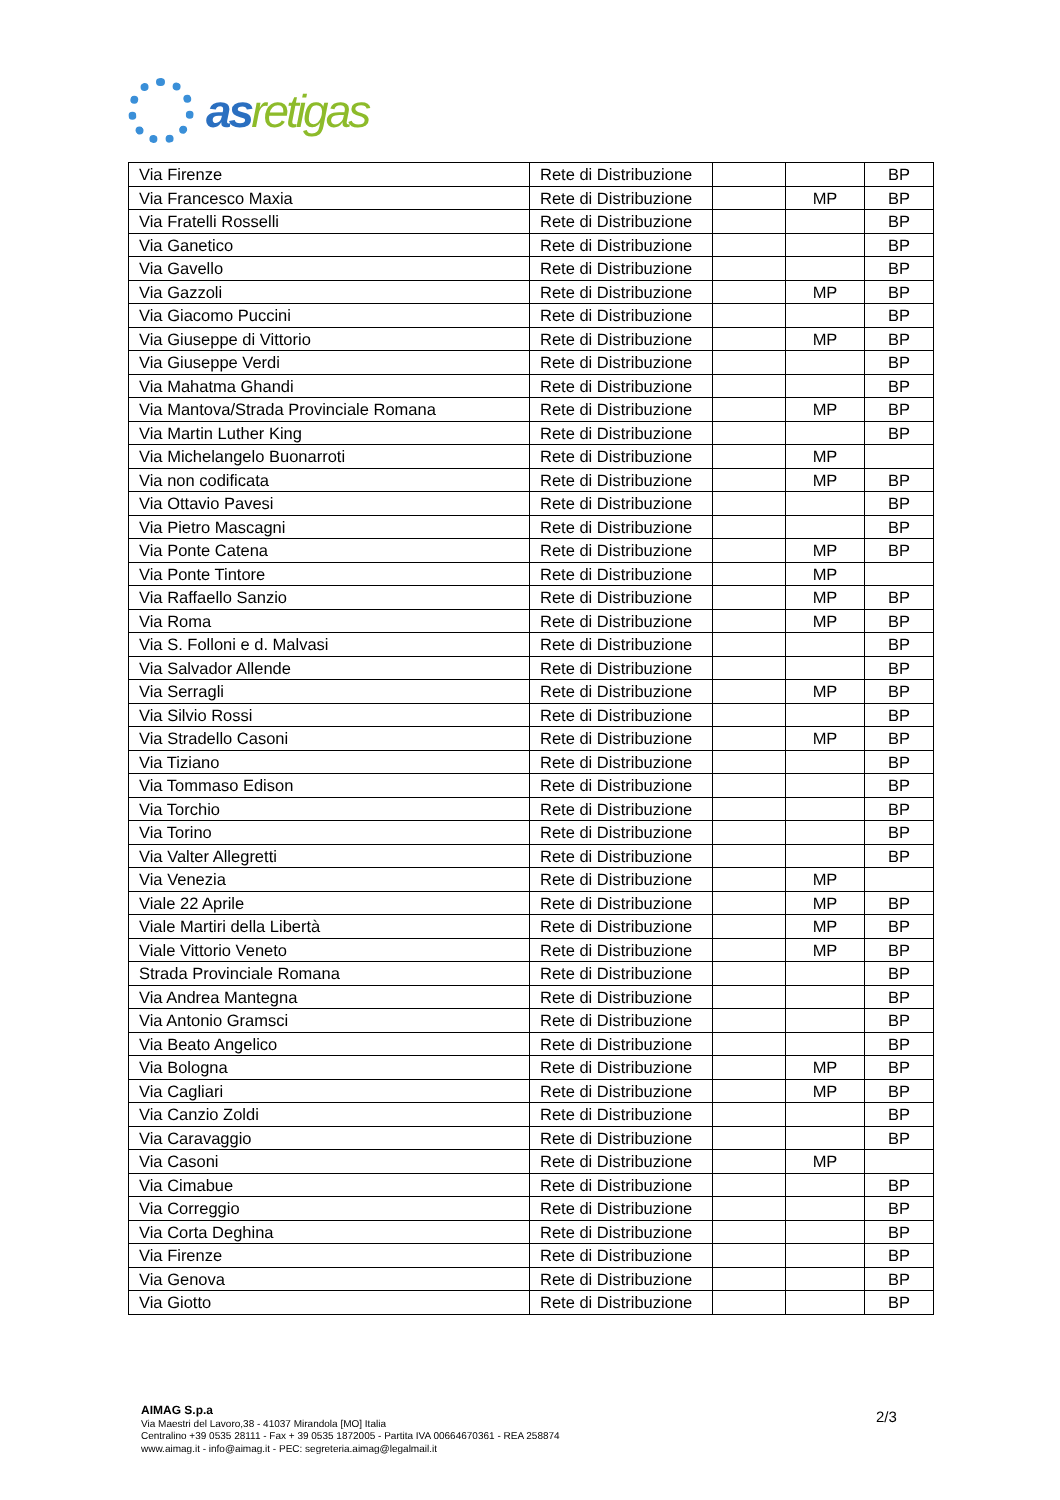as retigas
| Via Firenze | Rete di Distribuzione | | | BP |
| Via Francesco Maxia | Rete di Distribuzione | | MP | BP |
| Via Fratelli Rosselli | Rete di Distribuzione | | | BP |
| Via Ganetico | Rete di Distribuzione | | | BP |
| Via Gavello | Rete di Distribuzione | | | BP |
| Via Gazzoli | Rete di Distribuzione | | MP | BP |
| Via Giacomo Puccini | Rete di Distribuzione | | | BP |
| Via Giuseppe di Vittorio | Rete di Distribuzione | | MP | BP |
| Via Giuseppe Verdi | Rete di Distribuzione | | | BP |
| Via Mahatma Ghandi | Rete di Distribuzione | | | BP |
| Via Mantova/Strada Provinciale Romana | Rete di Distribuzione | | MP | BP |
| Via Martin Luther King | Rete di Distribuzione | | | BP |
| Via Michelangelo Buonarroti | Rete di Distribuzione | | MP | |
| Via non codificata | Rete di Distribuzione | | MP | BP |
| Via Ottavio Pavesi | Rete di Distribuzione | | | BP |
| Via Pietro Mascagni | Rete di Distribuzione | | | BP |
| Via Ponte Catena | Rete di Distribuzione | | MP | BP |
| Via Ponte Tintore | Rete di Distribuzione | | MP | |
| Via Raffaello Sanzio | Rete di Distribuzione | | MP | BP |
| Via Roma | Rete di Distribuzione | | MP | BP |
| Via S. Folloni e d. Malvasi | Rete di Distribuzione | | | BP |
| Via Salvador Allende | Rete di Distribuzione | | | BP |
| Via Serragli | Rete di Distribuzione | | MP | BP |
| Via Silvio Rossi | Rete di Distribuzione | | | BP |
| Via Stradello Casoni | Rete di Distribuzione | | MP | BP |
| Via Tiziano | Rete di Distribuzione | | | BP |
| Via Tommaso Edison | Rete di Distribuzione | | | BP |
| Via Torchio | Rete di Distribuzione | | | BP |
| Via Torino | Rete di Distribuzione | | | BP |
| Via Valter Allegretti | Rete di Distribuzione | | | BP |
| Via Venezia | Rete di Distribuzione | | MP | |
| Viale 22 Aprile | Rete di Distribuzione | | MP | BP |
| Viale Martiri della Libertà | Rete di Distribuzione | | MP | BP |
| Viale Vittorio Veneto | Rete di Distribuzione | | MP | BP |
| Strada Provinciale Romana | Rete di Distribuzione | | | BP |
| Via Andrea Mantegna | Rete di Distribuzione | | | BP |
| Via Antonio Gramsci | Rete di Distribuzione | | | BP |
| Via Beato Angelico | Rete di Distribuzione | | | BP |
| Via Bologna | Rete di Distribuzione | | MP | BP |
| Via Cagliari | Rete di Distribuzione | | MP | BP |
| Via Canzio Zoldi | Rete di Distribuzione | | | BP |
| Via Caravaggio | Rete di Distribuzione | | | BP |
| Via Casoni | Rete di Distribuzione | | MP | |
| Via Cimabue | Rete di Distribuzione | | | BP |
| Via Correggio | Rete di Distribuzione | | | BP |
| Via Corta Deghina | Rete di Distribuzione | | | BP |
| Via Firenze | Rete di Distribuzione | | | BP |
| Via Genova | Rete di Distribuzione | | | BP |
| Via Giotto | Rete di Distribuzione | | | BP |
AIMAG S.p.a
Via Maestri del Lavoro,38 - 41037 Mirandola [MO] Italia
Centralino +39 0535 28111 - Fax + 39 0535 1872005 - Partita IVA 00664670361 - REA 258874
www.aimag.it - info@aimag.it - PEC: segreteria.aimag@legalmail.it
2/3